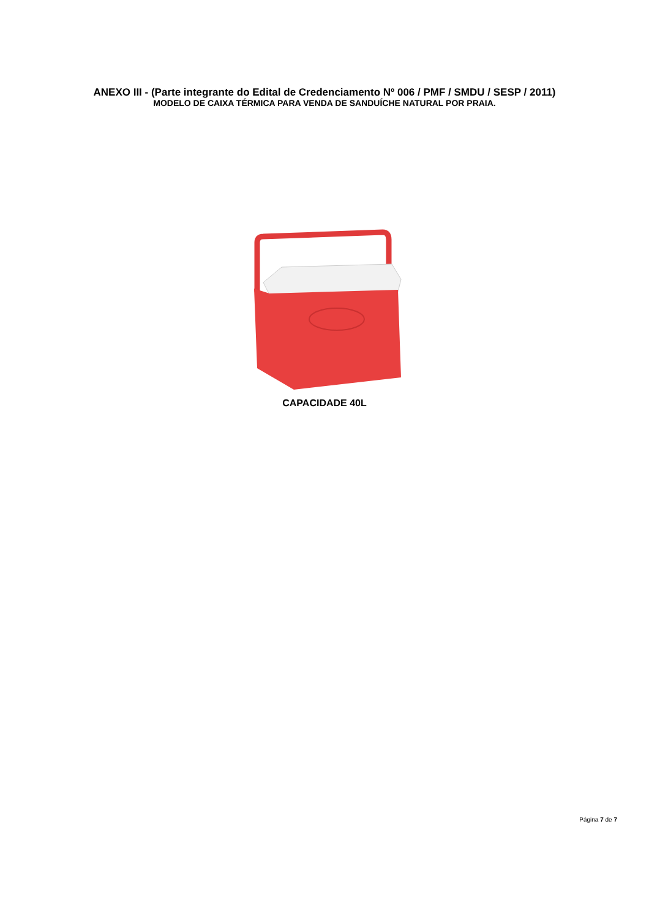ANEXO III - (Parte integrante do Edital de Credenciamento Nº 006 / PMF / SMDU / SESP / 2011)
MODELO DE CAIXA TÉRMICA PARA VENDA DE SANDUÍCHE NATURAL POR PRAIA.
CAPACIDADE 40L
Página 7 de 7